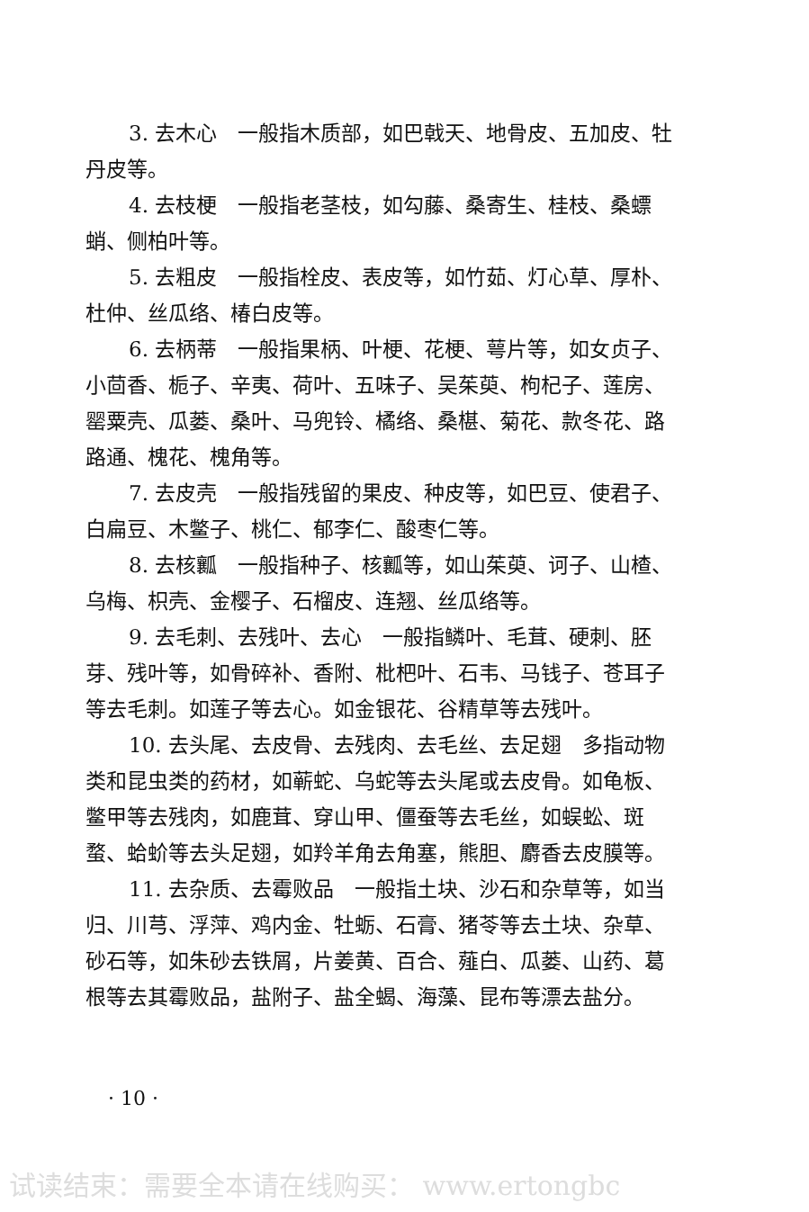3. 去木心　一般指木质部，如巴戟天、地骨皮、五加皮、牡丹皮等。
4. 去枝梗　一般指老茎枝，如勾藤、桑寄生、桂枝、桑螵蛸、侧柏叶等。
5. 去粗皮　一般指栓皮、表皮等，如竹茹、灯心草、厚朴、杜仲、丝瓜络、椿白皮等。
6. 去柄蒂　一般指果柄、叶梗、花梗、萼片等，如女贞子、小茴香、栀子、辛夷、荷叶、五味子、吴茱萸、枸杞子、莲房、罂粟壳、瓜蒌、桑叶、马兜铃、橘络、桑椹、菊花、款冬花、路路通、槐花、槐角等。
7. 去皮壳　一般指残留的果皮、种皮等，如巴豆、使君子、白扁豆、木鳖子、桃仁、郁李仁、酸枣仁等。
8. 去核瓤　一般指种子、核瓤等，如山茱萸、诃子、山楂、乌梅、枳壳、金樱子、石榴皮、连翘、丝瓜络等。
9. 去毛刺、去残叶、去心　一般指鳞叶、毛茸、硬刺、胚芽、残叶等，如骨碎补、香附、枇杷叶、石韦、马钱子、苍耳子等去毛刺。如莲子等去心。如金银花、谷精草等去残叶。
10. 去头尾、去皮骨、去残肉、去毛丝、去足翅　多指动物类和昆虫类的药材，如蕲蛇、乌蛇等去头尾或去皮骨。如龟板、鳖甲等去残肉，如鹿茸、穿山甲、僵蚕等去毛丝，如蜈蚣、斑蝥、蛤蚧等去头足翅，如羚羊角去角塞，熊胆、麝香去皮膜等。
11. 去杂质、去霉败品　一般指土块、沙石和杂草等，如当归、川芎、浮萍、鸡内金、牡蛎、石膏、猪苓等去土块、杂草、砂石等，如朱砂去铁屑，片姜黄、百合、薤白、瓜蒌、山药、葛根等去其霉败品，盐附子、盐全蝎、海藻、昆布等漂去盐分。
· 10 ·
试读结束：需要全本请在线购买： www.ertongbc